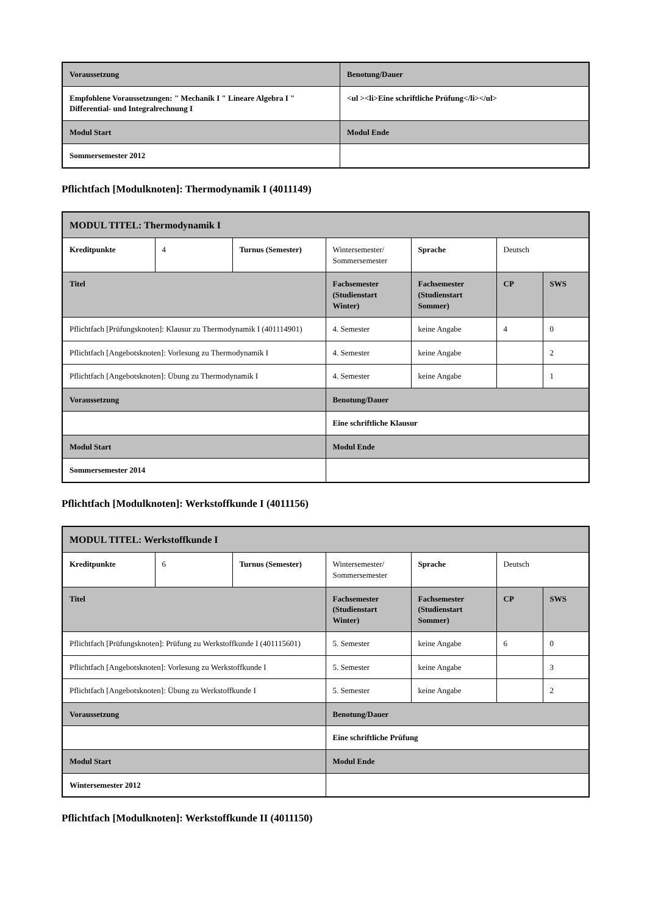| Voraussetzung | Benotung/Dauer |
| --- | --- |
| Empfohlene Voraussetzungen: " Mechanik I " Lineare Algebra I " Differential- und Integralrechnung I | <ul ><li>Eine schriftliche Prüfung</li></ul> |
| Modul Start | Modul Ende |
| Sommersemester 2012 | |
Pflichtfach [Modulknoten]: Thermodynamik I (4011149)
| MODUL TITEL: Thermodynamik I | | | | | | |
| --- | --- | --- | --- | --- | --- | --- |
| Kreditpunkte | 4 | Turnus (Semester) | Wintersemester/ Sommersemester | Sprache | Deutsch | |
| Titel | | | Fachsemester (Studienstart Winter) | Fachsemester (Studienstart Sommer) | CP | SWS |
| Pflichtfach [Prüfungsknoten]: Klausur zu Thermodynamik I (401114901) | | | 4. Semester | keine Angabe | 4 | 0 |
| Pflichtfach [Angebotsknoten]: Vorlesung zu Thermodynamik I | | | 4. Semester | keine Angabe | | 2 |
| Pflichtfach [Angebotsknoten]: Übung zu Thermodynamik I | | | 4. Semester | keine Angabe | | 1 |
| Voraussetzung | | | Benotung/Dauer | | | |
| | | | Eine schriftliche Klausur | | | |
| Modul Start | | | Modul Ende | | | |
| Sommersemester 2014 | | | | | | |
Pflichtfach [Modulknoten]: Werkstoffkunde I (4011156)
| MODUL TITEL: Werkstoffkunde I | | | | | | |
| --- | --- | --- | --- | --- | --- | --- |
| Kreditpunkte | 6 | Turnus (Semester) | Wintersemester/ Sommersemester | Sprache | Deutsch | |
| Titel | | | Fachsemester (Studienstart Winter) | Fachsemester (Studienstart Sommer) | CP | SWS |
| Pflichtfach [Prüfungsknoten]: Prüfung zu Werkstoffkunde I (401115601) | | | 5. Semester | keine Angabe | 6 | 0 |
| Pflichtfach [Angebotsknoten]: Vorlesung zu Werkstoffkunde I | | | 5. Semester | keine Angabe | | 3 |
| Pflichtfach [Angebotsknoten]: Übung zu Werkstoffkunde I | | | 5. Semester | keine Angabe | | 2 |
| Voraussetzung | | | Benotung/Dauer | | | |
| | | | Eine schriftliche Prüfung | | | |
| Modul Start | | | Modul Ende | | | |
| Wintersemester 2012 | | | | | | |
Pflichtfach [Modulknoten]: Werkstoffkunde II (4011150)